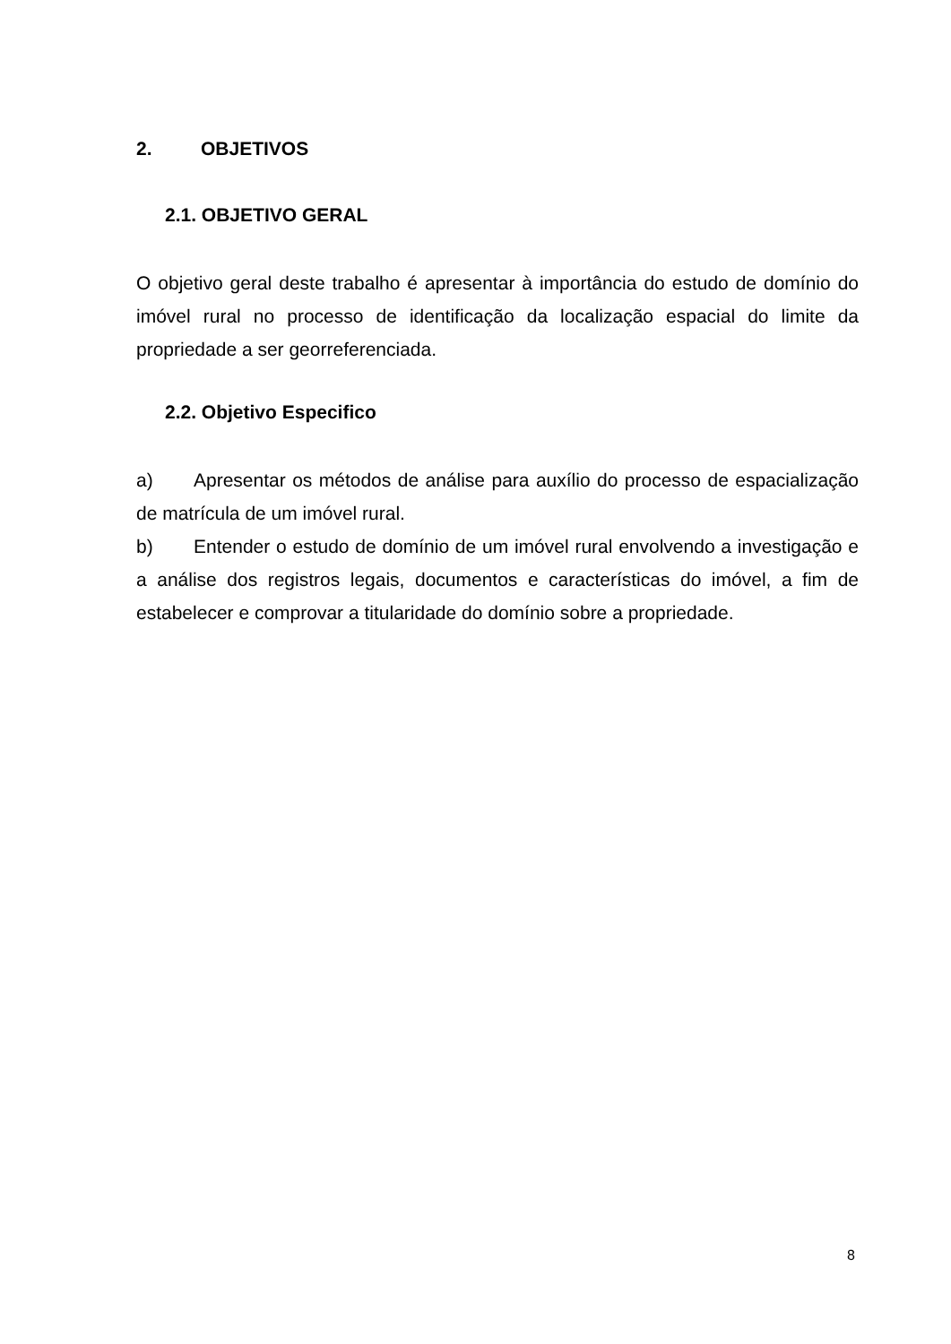2. OBJETIVOS
2.1. OBJETIVO GERAL
O objetivo geral deste trabalho é apresentar à importância do estudo de domínio do imóvel rural no processo de identificação da localização espacial do limite da propriedade a ser georreferenciada.
2.2. Objetivo Especifico
a) Apresentar os métodos de análise para auxílio do processo de espacialização de matrícula de um imóvel rural.
b) Entender o estudo de domínio de um imóvel rural envolvendo a investigação e a análise dos registros legais, documentos e características do imóvel, a fim de estabelecer e comprovar a titularidade do domínio sobre a propriedade.
8